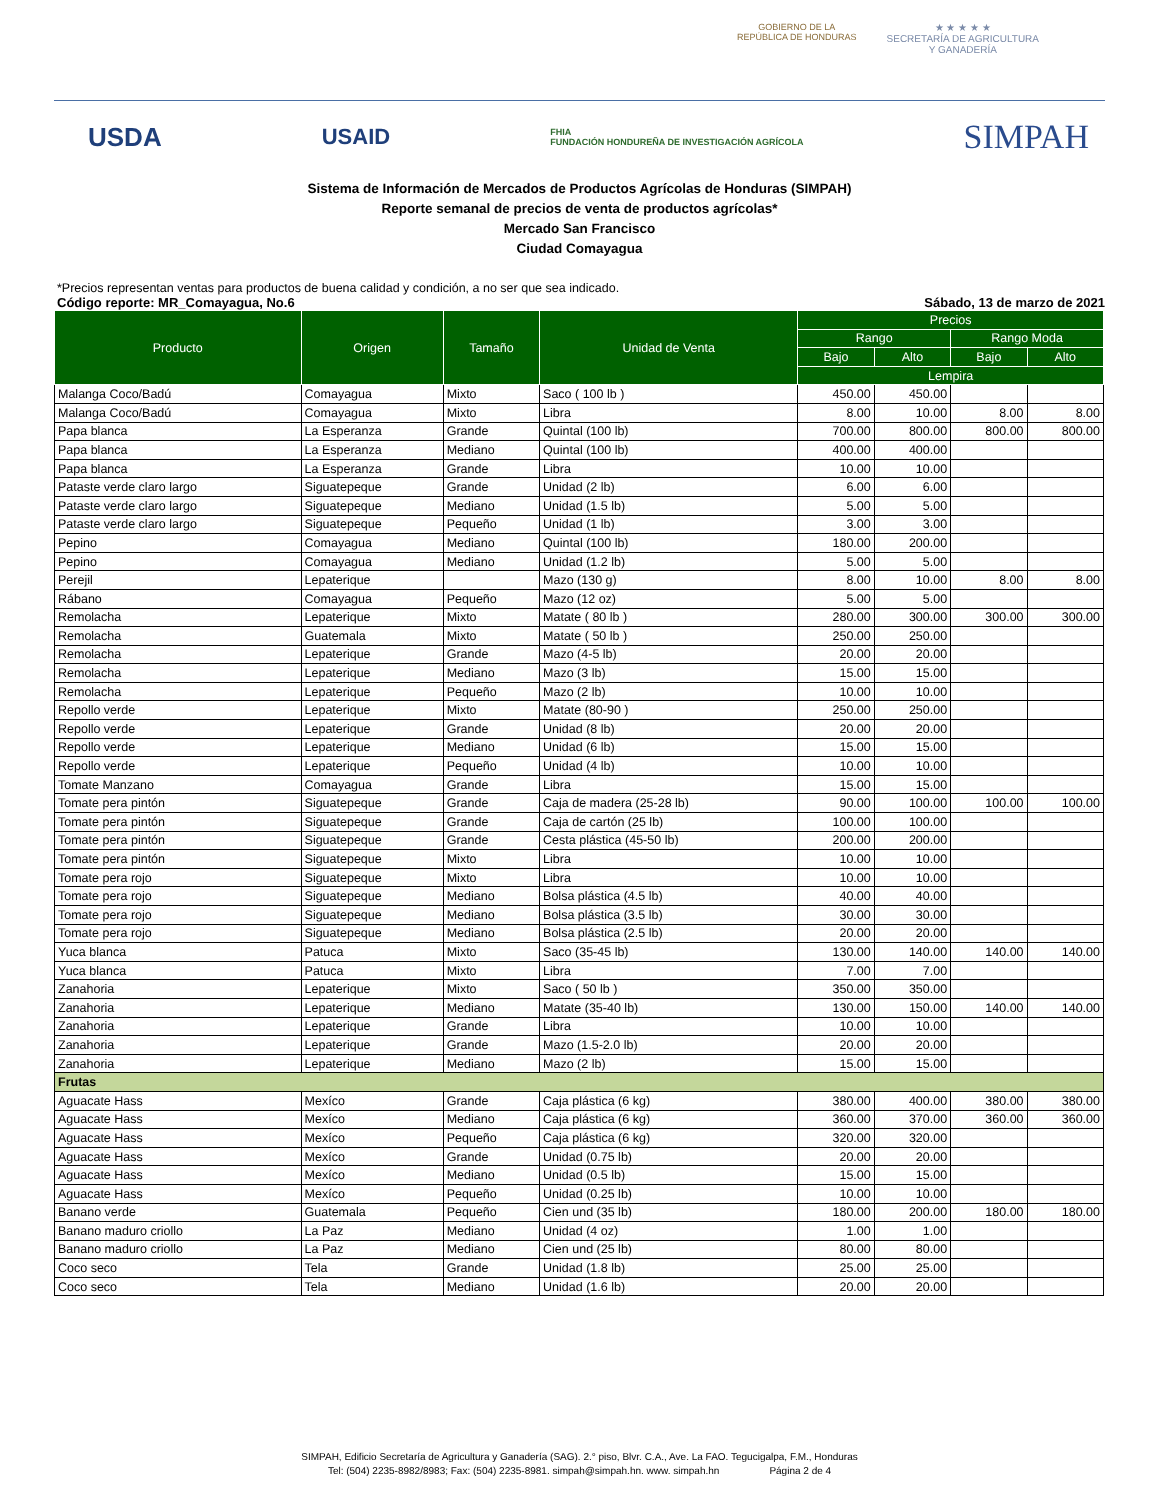GOBIERNO DE LA
REPÚBLICA DE HONDURAS
★ ★ ★ ★ ★
SECRETARÍA DE AGRICULTURA
Y GANADERÍA
USDA USAID FHIA
FUNDACIÓN HONDUREÑA DE INVESTIGACIÓN AGRÍCOLA SIMPAH
Sistema de Información de Mercados de Productos Agrícolas de Honduras (SIMPAH)
Reporte semanal de precios de venta de productos agrícolas*
Mercado San Francisco
Ciudad Comayagua
*Precios representan ventas para productos de buena calidad y condición, a no ser que sea indicado.
Código reporte: MR_Comayagua, No.6 Sábado, 13 de marzo de 2021
| Producto | Origen | Tamaño | Unidad de Venta | Precios | | | |
| --- | --- | --- | --- | --- | --- | --- | --- |
| | | | | Rango | | Rango Moda | |
| | | | | Bajo | Alto | Bajo | Alto |
| | | | | Lempira | | | |
| Malanga Coco/Badú | Comayagua | Mixto | Saco ( 100 lb ) | 450.00 | 450.00 | | |
| Malanga Coco/Badú | Comayagua | Mixto | Libra | 8.00 | 10.00 | 8.00 | 8.00 |
| Papa blanca | La Esperanza | Grande | Quintal (100 lb) | 700.00 | 800.00 | 800.00 | 800.00 |
| Papa blanca | La Esperanza | Mediano | Quintal (100 lb) | 400.00 | 400.00 | | |
| Papa blanca | La Esperanza | Grande | Libra | 10.00 | 10.00 | | |
| Pataste verde claro largo | Siguatepeque | Grande | Unidad (2 lb) | 6.00 | 6.00 | | |
| Pataste verde claro largo | Siguatepeque | Mediano | Unidad (1.5 lb) | 5.00 | 5.00 | | |
| Pataste verde claro largo | Siguatepeque | Pequeño | Unidad (1 lb) | 3.00 | 3.00 | | |
| Pepino | Comayagua | Mediano | Quintal (100 lb) | 180.00 | 200.00 | | |
| Pepino | Comayagua | Mediano | Unidad (1.2 lb) | 5.00 | 5.00 | | |
| Perejil | Lepaterique | | Mazo (130 g) | 8.00 | 10.00 | 8.00 | 8.00 |
| Rábano | Comayagua | Pequeño | Mazo (12 oz) | 5.00 | 5.00 | | |
| Remolacha | Lepaterique | Mixto | Matate ( 80 lb ) | 280.00 | 300.00 | 300.00 | 300.00 |
| Remolacha | Guatemala | Mixto | Matate ( 50 lb ) | 250.00 | 250.00 | | |
| Remolacha | Lepaterique | Grande | Mazo (4-5 lb) | 20.00 | 20.00 | | |
| Remolacha | Lepaterique | Mediano | Mazo (3 lb) | 15.00 | 15.00 | | |
| Remolacha | Lepaterique | Pequeño | Mazo (2 lb) | 10.00 | 10.00 | | |
| Repollo verde | Lepaterique | Mixto | Matate (80-90 ) | 250.00 | 250.00 | | |
| Repollo verde | Lepaterique | Grande | Unidad (8 lb) | 20.00 | 20.00 | | |
| Repollo verde | Lepaterique | Mediano | Unidad (6 lb) | 15.00 | 15.00 | | |
| Repollo verde | Lepaterique | Pequeño | Unidad (4 lb) | 10.00 | 10.00 | | |
| Tomate Manzano | Comayagua | Grande | Libra | 15.00 | 15.00 | | |
| Tomate pera pintón | Siguatepeque | Grande | Caja de madera (25-28 lb) | 90.00 | 100.00 | 100.00 | 100.00 |
| Tomate pera pintón | Siguatepeque | Grande | Caja de cartón (25 lb) | 100.00 | 100.00 | | |
| Tomate pera pintón | Siguatepeque | Grande | Cesta plástica (45-50 lb) | 200.00 | 200.00 | | |
| Tomate pera pintón | Siguatepeque | Mixto | Libra | 10.00 | 10.00 | | |
| Tomate pera rojo | Siguatepeque | Mixto | Libra | 10.00 | 10.00 | | |
| Tomate pera rojo | Siguatepeque | Mediano | Bolsa plástica (4.5 lb) | 40.00 | 40.00 | | |
| Tomate pera rojo | Siguatepeque | Mediano | Bolsa plástica (3.5 lb) | 30.00 | 30.00 | | |
| Tomate pera rojo | Siguatepeque | Mediano | Bolsa plástica (2.5 lb) | 20.00 | 20.00 | | |
| Yuca blanca | Patuca | Mixto | Saco (35-45 lb) | 130.00 | 140.00 | 140.00 | 140.00 |
| Yuca blanca | Patuca | Mixto | Libra | 7.00 | 7.00 | | |
| Zanahoria | Lepaterique | Mixto | Saco ( 50 lb ) | 350.00 | 350.00 | | |
| Zanahoria | Lepaterique | Mediano | Matate (35-40 lb) | 130.00 | 150.00 | 140.00 | 140.00 |
| Zanahoria | Lepaterique | Grande | Libra | 10.00 | 10.00 | | |
| Zanahoria | Lepaterique | Grande | Mazo (1.5-2.0 lb) | 20.00 | 20.00 | | |
| Zanahoria | Lepaterique | Mediano | Mazo (2 lb) | 15.00 | 15.00 | | |
| Frutas | | | | | | | |
| Aguacate Hass | Mexíco | Grande | Caja plástica (6 kg) | 380.00 | 400.00 | 380.00 | 380.00 |
| Aguacate Hass | Mexíco | Mediano | Caja plástica (6 kg) | 360.00 | 370.00 | 360.00 | 360.00 |
| Aguacate Hass | Mexíco | Pequeño | Caja plástica (6 kg) | 320.00 | 320.00 | | |
| Aguacate Hass | Mexíco | Grande | Unidad (0.75 lb) | 20.00 | 20.00 | | |
| Aguacate Hass | Mexíco | Mediano | Unidad (0.5 lb) | 15.00 | 15.00 | | |
| Aguacate Hass | Mexíco | Pequeño | Unidad (0.25 lb) | 10.00 | 10.00 | | |
| Banano verde | Guatemala | Pequeño | Cien und (35 lb) | 180.00 | 200.00 | 180.00 | 180.00 |
| Banano maduro criollo | La Paz | Mediano | Unidad (4 oz) | 1.00 | 1.00 | | |
| Banano maduro criollo | La Paz | Mediano | Cien und (25 lb) | 80.00 | 80.00 | | |
| Coco seco | Tela | Grande | Unidad (1.8 lb) | 25.00 | 25.00 | | |
| Coco seco | Tela | Mediano | Unidad (1.6 lb) | 20.00 | 20.00 | | |
SIMPAH, Edificio Secretaría de Agricultura y Ganadería (SAG). 2.° piso, Blvr. C.A., Ave. La FAO. Tegucigalpa, F.M., Honduras
Tel: (504) 2235-8982/8983; Fax: (504) 2235-8981. simpah@simpah.hn. www. simpah.hn Página 2 de 4